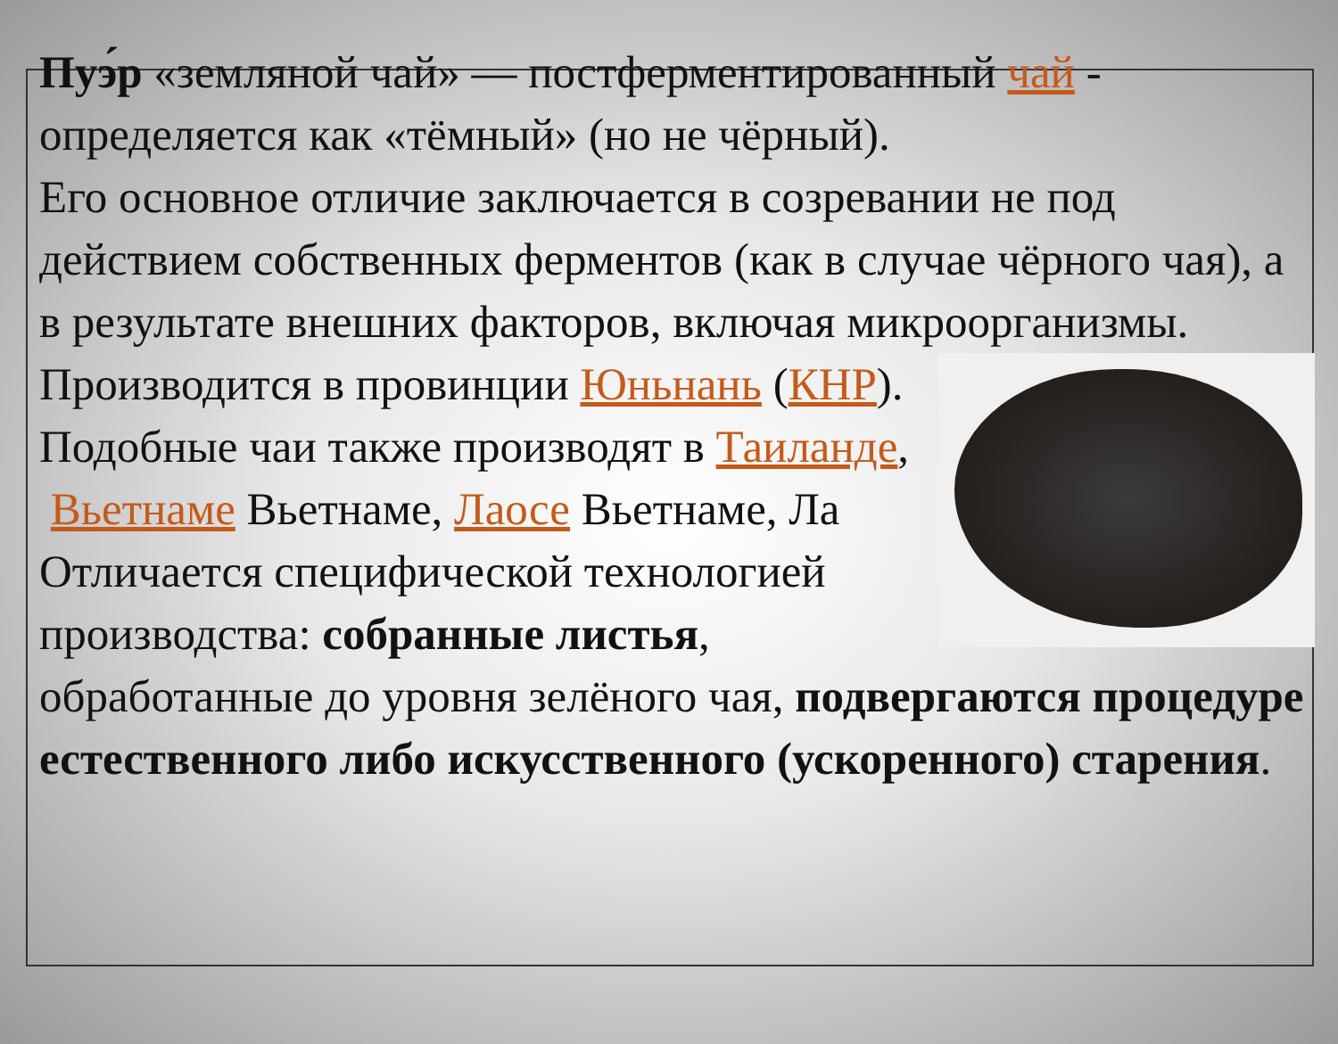Пуэ́р «земляной чай» — постферментированный чай - определяется как «тёмный» (но не чёрный).
Его основное отличие заключается в созревании не под действием собственных ферментов (как в случае чёрного чая), а в результате внешних факторов, включая микроорганизмы.
Производится в провинции Юньнань (КНР). Подобные чаи также производят в Таиланде,
Вьетнаме Вьетнаме, Лаосе Вьетнаме, Ла
Отличается специфической технологией производства: собранные листья, обработанные до уровня зелёного чая, подвергаются процедуре естественного либо искусственного (ускоренного) старения.